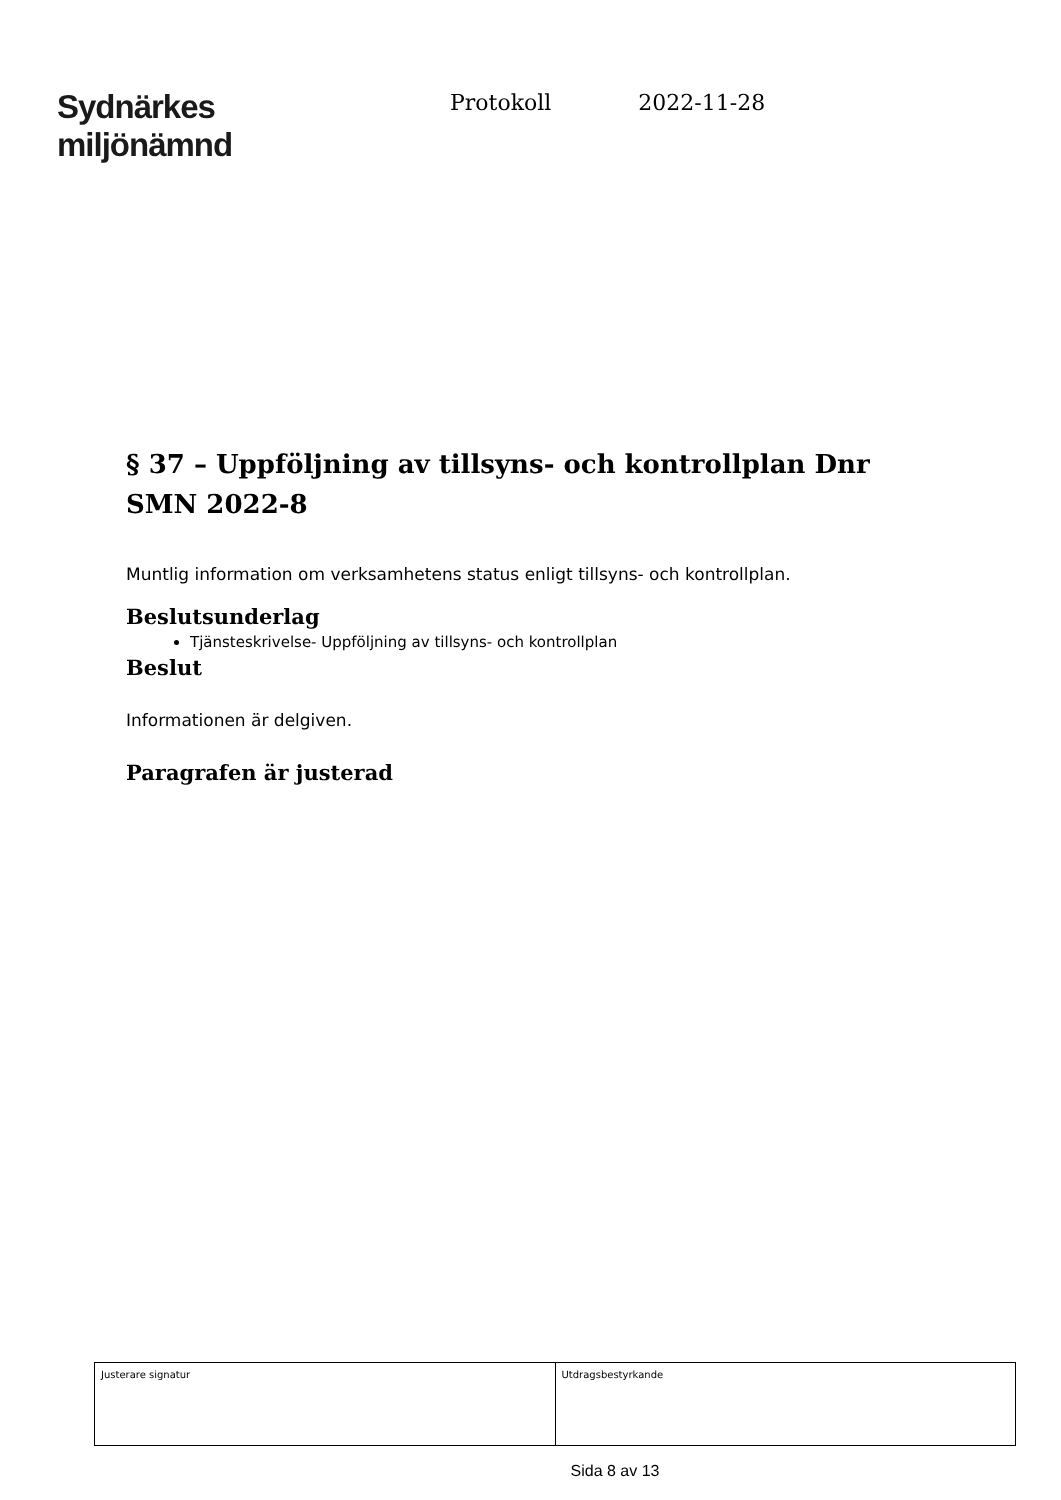Sydnärkes
miljönämnd
Protokoll 2022-11-28
§ 37 – Uppföljning av tillsyns- och kontrollplan Dnr SMN 2022-8
Muntlig information om verksamhetens status enligt tillsyns- och kontrollplan.
Beslutsunderlag
Tjänsteskrivelse- Uppföljning av tillsyns- och kontrollplan
Beslut
Informationen är delgiven.
Paragrafen är justerad
| Justerare signatur | Utdragsbestyrkande |
Sida 8 av 13